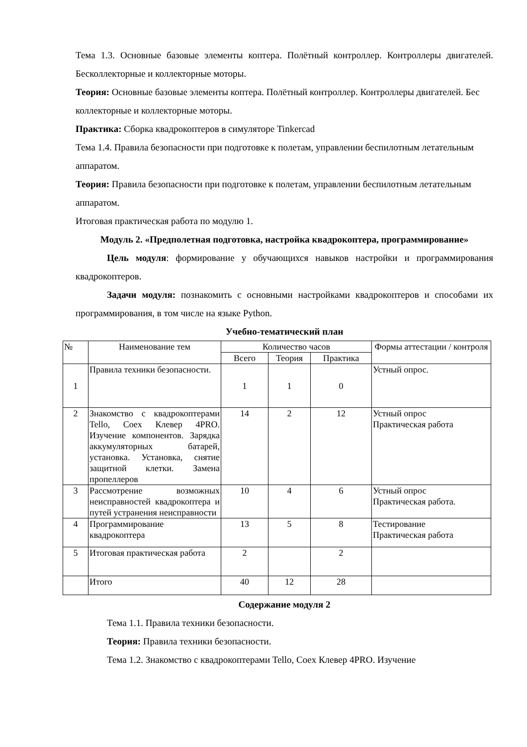Тема 1.3. Основные базовые элементы коптера. Полётный контроллер. Контроллеры двигателей. Бесколлекторные и коллекторные моторы.
Теория: Основные базовые элементы коптера. Полётный контроллер. Контроллеры двигателей. Бес коллекторные и коллекторные моторы.
Практика: Сборка квадрокоптеров в симуляторе Tinkercad
Тема 1.4. Правила безопасности при подготовке к полетам, управлении беспилотным летательным аппаратом.
Теория: Правила безопасности при подготовке к полетам, управлении беспилотным летательным аппаратом.
Итоговая практическая работа по модулю 1.
Модуль 2. «Предполетная подготовка, настройка квадрокоптера, программирование»
Цель модуля: формирование у обучающихся навыков настройки и программирования квадрокоптеров.
Задачи модуля: познакомить с основными настройками квадрокоптеров и способами их программирования, в том числе на языке Python.
Учебно-тематический план
| № | Наименование тем | Количество часов | | | Формы аттестации / контроля |
| --- | --- | --- | --- | --- | --- |
| | | Всего | Теория | Практика | |
| 1 | Правила техники безопасности. | 1 | 1 | 0 | Устный опрос. |
| 2 | Знакомство с квадрокоптерами Tello, Coex Клевер 4PRO. Изучение компонентов. Зарядка аккумуляторных батарей, установка. Установка, снятие защитной клетки. Замена пропеллеров | 14 | 2 | 12 | Устный опрос Практическая работа |
| 3 | Рассмотрение возможных неисправностей квадрокоптера и путей устранения неисправности | 10 | 4 | 6 | Устный опрос Практическая работа. |
| 4 | Программирование квадрокоптера | 13 | 5 | 8 | Тестирование Практическая работа |
| 5 | Итоговая практическая работа | 2 | | 2 | |
| | Итого | 40 | 12 | 28 | |
Содержание модуля 2
Тема 1.1. Правила техники безопасности.
Теория: Правила техники безопасности.
Тема 1.2. Знакомство с квадрокоптерами Tello, Coex Клевер 4PRO. Изучение